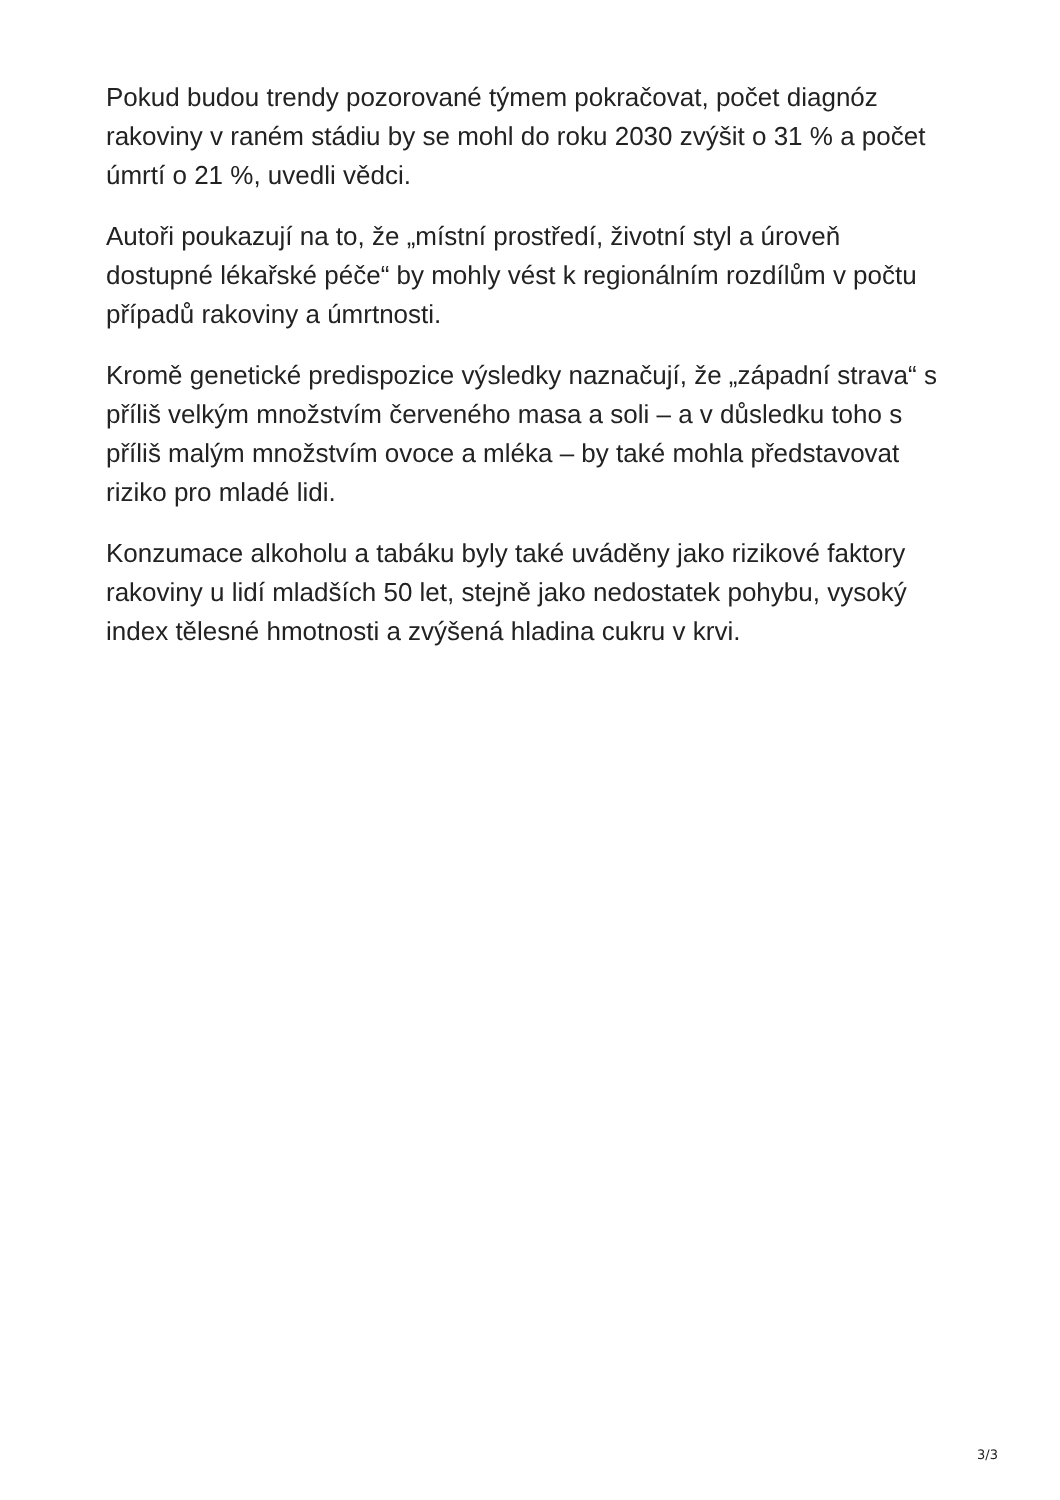Pokud budou trendy pozorované týmem pokračovat, počet diagnóz rakoviny v raném stádiu by se mohl do roku 2030 zvýšit o 31 % a počet úmrtí o 21 %, uvedli vědci.
Autoři poukazují na to, že „místní prostředí, životní styl a úroveň dostupné lékařské péče“ by mohly vést k regionálním rozdílům v počtu případů rakoviny a úmrtnosti.
Kromě genetické predispozice výsledky naznačují, že „západní strava“ s příliš velkým množstvím červeného masa a soli – a v důsledku toho s příliš malým množstvím ovoce a mléka – by také mohla představovat riziko pro mladé lidi.
Konzumace alkoholu a tabáku byly také uváděny jako rizikové faktory rakoviny u lidí mladších 50 let, stejně jako nedostatek pohybu, vysoký index tělesné hmotnosti a zvýšená hladina cukru v krvi.
3/3